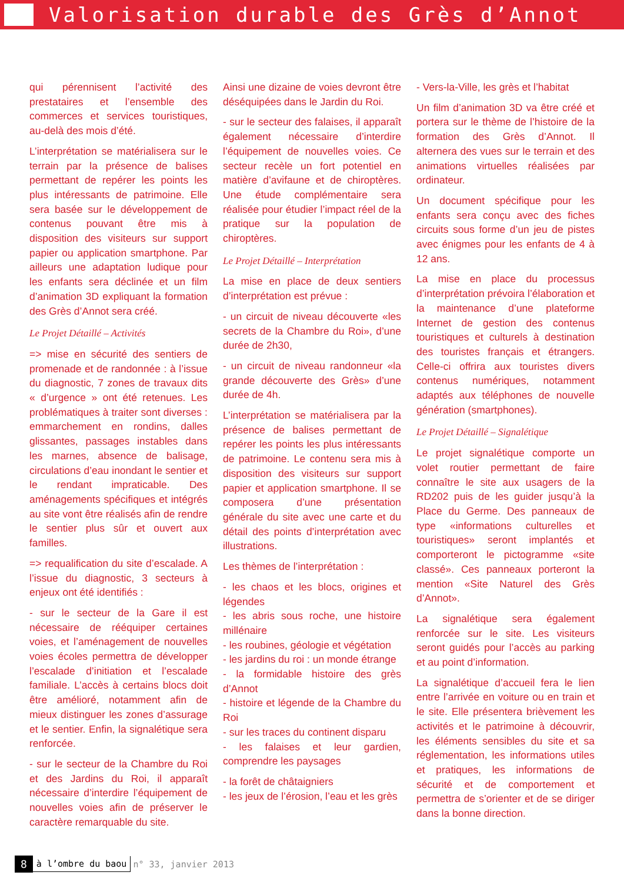Valorisation durable des Grès d’Annot
qui pérennisent l’activité des prestataires et l’ensemble des commerces et services touristiques, au-delà des mois d’été.
L’interprétation se matérialisera sur le terrain par la présence de balises permettant de repérer les points les plus intéressants de patrimoine. Elle sera basée sur le développement de contenus pouvant être mis à disposition des visiteurs sur support papier ou application smartphone. Par ailleurs une adaptation ludique pour les enfants sera déclinée et un film d’animation 3D expliquant la formation des Grès d’Annot sera créé.
Le Projet Détaillé – Activités
=> mise en sécurité des sentiers de promenade et de randonnée : à l’issue du diagnostic, 7 zones de travaux dits « d’urgence » ont été retenues. Les problématiques à traiter sont diverses : emmarchement en rondins, dalles glissantes, passages instables dans les marnes, absence de balisage, circulations d’eau inondant le sentier et le rendant impraticable. Des aménagements spécifiques et intégrés au site vont être réalisés afin de rendre le sentier plus sûr et ouvert aux familles.
=> requalification du site d’escalade. A l’issue du diagnostic, 3 secteurs à enjeux ont été identifiés :
- sur le secteur de la Gare il est nécessaire de rééquiper certaines voies, et l’aménagement de nouvelles voies écoles permettra de développer l’escalade d’initiation et l’escalade familiale. L’accès à certains blocs doit être amélioré, notamment afin de mieux distinguer les zones d’assurage et le sentier. Enfin, la signalétique sera renforcée.
- sur le secteur de la Chambre du Roi et des Jardins du Roi, il apparaît nécessaire d’interdire l’équipement de nouvelles voies afin de préserver le caractère remarquable du site.
Ainsi une dizaine de voies devront être déséquipées dans le Jardin du Roi.
- sur le secteur des falaises, il apparaît également nécessaire d’interdire l’équipement de nouvelles voies. Ce secteur recèle un fort potentiel en matière d’avifaune et de chiroptères. Une étude complémentaire sera réalisée pour étudier l’impact réel de la pratique sur la population de chiroptères.
Le Projet Détaillé – Interprétation
La mise en place de deux sentiers d’interprétation est prévue :
- un circuit de niveau découverte «les secrets de la Chambre du Roi», d’une durée de 2h30,
- un circuit de niveau randonneur «la grande découverte des Grès» d’une durée de 4h.
L’interprétation se matérialisera par la présence de balises permettant de repérer les points les plus intéressants de patrimoine. Le contenu sera mis à disposition des visiteurs sur support papier et application smartphone. Il se composera d’une présentation générale du site avec une carte et du détail des points d’interprétation avec illustrations.
Les thèmes de l’interprétation :
- les chaos et les blocs, origines et légendes
- les abris sous roche, une histoire millénaire
- les roubines, géologie et végétation
- les jardins du roi : un monde étrange
- la formidable histoire des grès d’Annot
- histoire et légende de la Chambre du Roi
- sur les traces du continent disparu
- les falaises et leur gardien, comprendre les paysages
- la forêt de châtaigniers
- les jeux de l’érosion, l’eau et les grès
- Vers-la-Ville, les grès et l’habitat
Un film d’animation 3D va être créé et portera sur le thème de l’histoire de la formation des Grès d’Annot. Il alternera des vues sur le terrain et des animations virtuelles réalisées par ordinateur.
Un document spécifique pour les enfants sera conçu avec des fiches circuits sous forme d’un jeu de pistes avec énigmes pour les enfants de 4 à 12 ans.
La mise en place du processus d’interprétation prévoira l’élaboration et la maintenance d’une plateforme Internet de gestion des contenus touristiques et culturels à destination des touristes français et étrangers. Celle-ci offrira aux touristes divers contenus numériques, notamment adaptés aux téléphones de nouvelle génération (smartphones).
Le Projet Détaillé – Signalétique
Le projet signalétique comporte un volet routier permettant de faire connaître le site aux usagers de la RD202 puis de les guider jusqu’à la Place du Germe. Des panneaux de type «informations culturelles et touristiques» seront implantés et comporteront le pictogramme «site classé». Ces panneaux porteront la mention «Site Naturel des Grès d’Annot».
La signalétique sera également renforcée sur le site. Les visiteurs seront guidés pour l’accès au parking et au point d’information.
La signalétique d’accueil fera le lien entre l’arrivée en voiture ou en train et le site. Elle présentera brièvement les activités et le patrimoine à découvrir, les éléments sensibles du site et sa réglementation, les informations utiles et pratiques, les informations de sécurité et de comportement et permettra de s’orienter et de se diriger dans la bonne direction.
8 à l’ombre du baou n° 33, janvier 2013